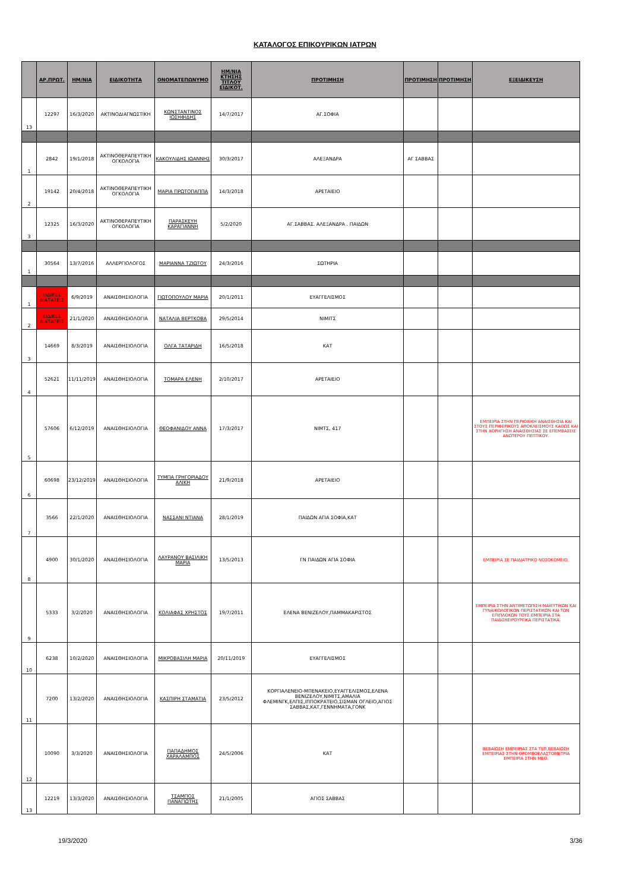ΚΑΤΑΛΟΓΟΣ ΕΠΙΚΟΥΡΙΚΩΝ ΙΑΤΡΩΝ
| | ΑΡ.ΠΡΩΤ. | ΗΜ/ΝΙΑ | ΕΙΔΙΚΟΤΗΤΑ | ΟΝΟΜΑΤΕΠΩΝΥΜΟ | ΗΜ/ΝΙΑ ΚΤΗΣΗΣ ΤΙΤΛΟΥ ΕΙΔΙΚΟΤ. | ΠΡΟΤΙΜΗΣΗ | ΠΡΟΤΙΜΗΣΗ | ΠΡΟΤΙΜΗΣΗ | ΕΞΕΙΔΙΚΕΥΣΗ |
| --- | --- | --- | --- | --- | --- | --- | --- | --- | --- |
| 13 | 12297 | 16/3/2020 | ΑΚΤΙΝΟΔΙΑΓΝΩΣΤΙΚΗ | ΚΩΝΣΤΑΝΤΙΝΟΣ ΙΩΣΗΦΙΔΗΣ | 14/7/2017 | ΑΓ.ΣΟΦΙΑ | | | |
| 1 | 2842 | 19/1/2018 | ΑΚΤΙΝΟΘΕΡΑΠΕΥΤΙΚΗ ΟΓΚΟΛΟΓΙΑ | ΚΑΚΟΥΛΙΔΗΣ ΙΩΑΝΝΗΣ | 30/3/2017 | ΑΛΕΞΑΝΔΡΑ | ΑΓ ΣΑΒΒΑΣ | | |
| 2 | 19142 | 20/4/2018 | ΑΚΤΙΝΟΘΕΡΑΠΕΥΤΙΚΗ ΟΓΚΟΛΟΓΙΑ | ΜΑΡΙΑ ΠΡΩΤΟΠΑΠΠΑ | 14/3/2018 | ΑΡΕΤΑΙΕΙΟ | | | |
| 3 | 12325 | 16/3/2020 | ΑΚΤΙΝΟΘΕΡΑΠΕΥΤΙΚΗ ΟΓΚΟΛΟΓΙΑ | ΠΑΡΑΣΚΕΥΗ ΚΑΡΑΓΙΑΝΝΗ | 5/2/2020 | ΑΓ.ΣΑΒΒΑΣ. ΑΛΕΞΑΝΔΡΑ . ΠΑΙΔΩΝ | | | |
| 1 | 30564 | 13/7/2016 | ΑΛΛΕΡΓΙΟΛΟΓΟΣ | ΜΑΡΙΑΝΝΑ ΤΖΙΩΤΟΥ | 24/3/2016 | ΣΩΤΗΡΙΑ | | | |
| 1 | ΕΙΔΙΚΕΣ ΔΙΑΤΑΞΕΙΣ | 6/9/2019 | ΑΝΑΙΣΘΗΣΙΟΛΟΓΙΑ | ΓΙΩΤΟΠΟΥΛΟΥ ΜΑΡΙΑ | 20/1/2011 | ΕΥΑΓΓΕΛΙΣΜΟΣ | | | |
| 2 | ΕΙΔΙΚΕΣ ΔΙΑΤΑΞΕΙΣ | 21/1/2020 | ΑΝΑΙΣΘΗΣΙΟΛΟΓΙΑ | ΝΑΤΑΛΙΑ ΒΕΡΤΚΟΒΑ | 29/5/2014 | ΝΙΜΙΤΣ | | | |
| 3 | 14669 | 8/3/2019 | ΑΝΑΙΣΘΗΣΙΟΛΟΓΙΑ | ΟΛΓΑ ΤΑΤΑΡΙΔΗ | 16/5/2018 | ΚΑΤ | | | |
| 4 | 52621 | 11/11/2019 | ΑΝΑΙΣΘΗΣΙΟΛΟΓΙΑ | ΤΟΜΑΡΑ ΕΛΕΝΗ | 2/10/2017 | ΑΡΕΤΑΙΕΙΟ | | | |
| 5 | 57606 | 6/12/2019 | ΑΝΑΙΣΘΗΣΙΟΛΟΓΙΑ | ΘΕΟΦΑΝΙΔΟΥ ΑΝΝΑ | 17/3/2017 | ΝΙΜΤΣ, 417 | | | ΕΜΠΕΙΡΙΑ ΣΤΗΝ ΠΕΡΙΟΧΙΚΗ ΑΝΑΙΣΘΗΣΙΑ ΚΑΙ ΣΤΟΥΣ ΠΕΡΙΦΕΡΙΚΟΥΣ ΑΠΟΚΛΕΙΣΜΟΥΣ ΚΑΘΩΣ ΚΑΙ ΣΤΗΝ ΧΟΡΗΓΗΣΗ ΑΝΑΙΣΘΗΣΙΑΣ ΣΕ ΕΠΕΜΒΑΣΕΙΣ ΑΝΩΤΕΡΟΥ ΠΕΠΤΙΚΟΥ. |
| 6 | 60698 | 23/12/2019 | ΑΝΑΙΣΘΗΣΙΟΛΟΓΙΑ | ΤΥΜΠΑ ΓΡΗΓΟΡΙΑΔΟΥ ΑΛΙΚΗ | 21/9/2018 | ΑΡΕΤΑΙΕΙΟ | | | |
| 7 | 3566 | 22/1/2020 | ΑΝΑΙΣΘΗΣΙΟΛΟΓΙΑ | ΝΑΣΣΑΝΙ ΝΤΙΑΝΑ | 28/1/2019 | ΠΑΙΔΩΝ ΑΓΙΑ ΣΟΦΙΑ,ΚΑΤ | | | |
| 8 | 4900 | 30/1/2020 | ΑΝΑΙΣΘΗΣΙΟΛΟΓΙΑ | ΛΑΥΡΑΝΟΥ ΒΑΣΙΛΙΚΗ ΜΑΡΙΑ | 13/5/2013 | ΓΝ ΠΑΙΔΩΝ ΑΓΙΑ ΣΟΦΙΑ | | | ΕΜΠΕΙΡΙΑ ΣΕ ΠΑΙΔΙΑΤΡΙΚΟ ΝΟΣΟΚΟΜΕΙΟ. |
| 9 | 5333 | 3/2/2020 | ΑΝΑΙΣΘΗΣΙΟΛΟΓΙΑ | ΚΟΛΙΑΦΑΣ ΧΡΗΣΤΟΣ | 19/7/2011 | ΕΛΕΝΑ ΒΕΝΙΖΕΛΟΥ,ΠΑΜΜΑΚΑΡΙΣΤΟΣ | | | ΕΜΠΕΙΡΙΑ ΣΤΗΝ ΑΝΤΙΜΕΤΩΠΙΣΗ ΜΑΙΕΥΤΙΚΩΝ ΚΑΙ ΓΥΝΑΙΚΟΛΟΓΙΚΩΝ ΠΕΡΙΣΤΑΤΙΚΩΝ ΚΑΙ ΤΩΝ ΕΠΙΠΛΟΚΩΝ ΤΟΥΣ.ΕΜΠΕΙΡΙΑ ΣΤΑ ΠΑΙΔΟΧΕΙΡΟΥΡΓΙΚΑ ΠΕΡΙΣΤΑΤΙΚΑ. |
| 10 | 6238 | 10/2/2020 | ΑΝΑΙΣΘΗΣΙΟΛΟΓΙΑ | ΜΙΚΡΟΒΑΣΙΛΗ ΜΑΡΙΑ | 20/11/2019 | ΕΥΑΓΓΕΛΙΣΜΟΣ | | | |
| 11 | 7200 | 13/2/2020 | ΑΝΑΙΣΘΗΣΙΟΛΟΓΙΑ | ΚΑΣΠΙΡΗ ΣΤΑΜΑΤΙΑ | 23/5/2012 | ΚΟΡΓΙΑΛΕΝΕΙΟ-ΜΠΕΝΑΚΕΙΟ,ΕΥΑΓΓΕΛΙΣΜΟΣ,ΕΛΕΝΑ ΒΕΝΙΖΕΛΟΥ,ΝΙΜΙΤΣ,ΑΜΑΛΙΑ ΦΛΕΜΙΝΓΚ,ΕΛΠΙΣ,ΙΠΠΟΚΡΑΤΕΙΟ,ΣΙΣΜΑΝ ΟΓΛΕΙΟ,ΑΓΙΟΣ ΣΑΒΒΑΣ,ΚΑΤ,ΓΕΝΝΗΜΑΤΑ,ΓΟΝΚ | | | |
| 12 | 10090 | 3/3/2020 | ΑΝΑΙΣΘΗΣΙΟΛΟΓΙΑ | ΠΑΠΑΔΗΜΟΣ ΧΑΡΑΛΑΜΠΟΣ | 24/5/2006 | ΚΑΤ | | | ΒΕΒΑΙΩΣΗ ΕΜΠΕΙΡΙΑΣ ΣΤΑ ΤΕΠ,ΒΕΒΑΙΩΣΗ ΕΜΠΕΙΡΙΑΣ ΣΤΗΝ ΘΡΟΜΒΟΕΛΑΣΤΟΜΕΤΡΙΑ ΕΜΠΕΙΡΙΑ ΣΤΗΝ ΜΕΘ. |
| 13 | 12219 | 13/3/2020 | ΑΝΑΙΣΘΗΣΙΟΛΟΓΙΑ | ΤΣΑΜΠΟΣ ΠΑΝΑΓΙΩΤΗΣ | 21/1/2005 | ΑΓΙΟΣ ΣΑΒΒΑΣ | | | |
19/3/2020 3/36